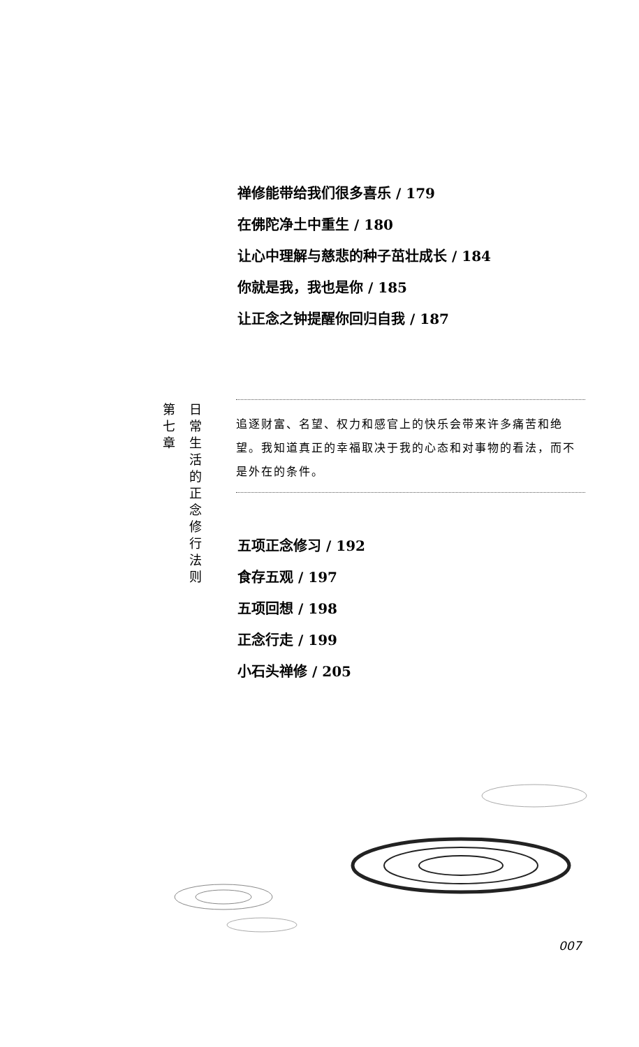禅修能带给我们很多喜乐 / 179
在佛陀净土中重生 / 180
让心中理解与慈悲的种子茁壮成长 / 184
你就是我，我也是你 / 185
让正念之钟提醒你回归自我 / 187
第七章
日常生活的正念修行法则
追逐财富、名望、权力和感官上的快乐会带来许多痛苦和绝望。我知道真正的幸福取决于我的心态和对事物的看法，而不是外在的条件。
五项正念修习 / 192
食存五观 / 197
五项回想 / 198
正念行走 / 199
小石头禅修 / 205
007